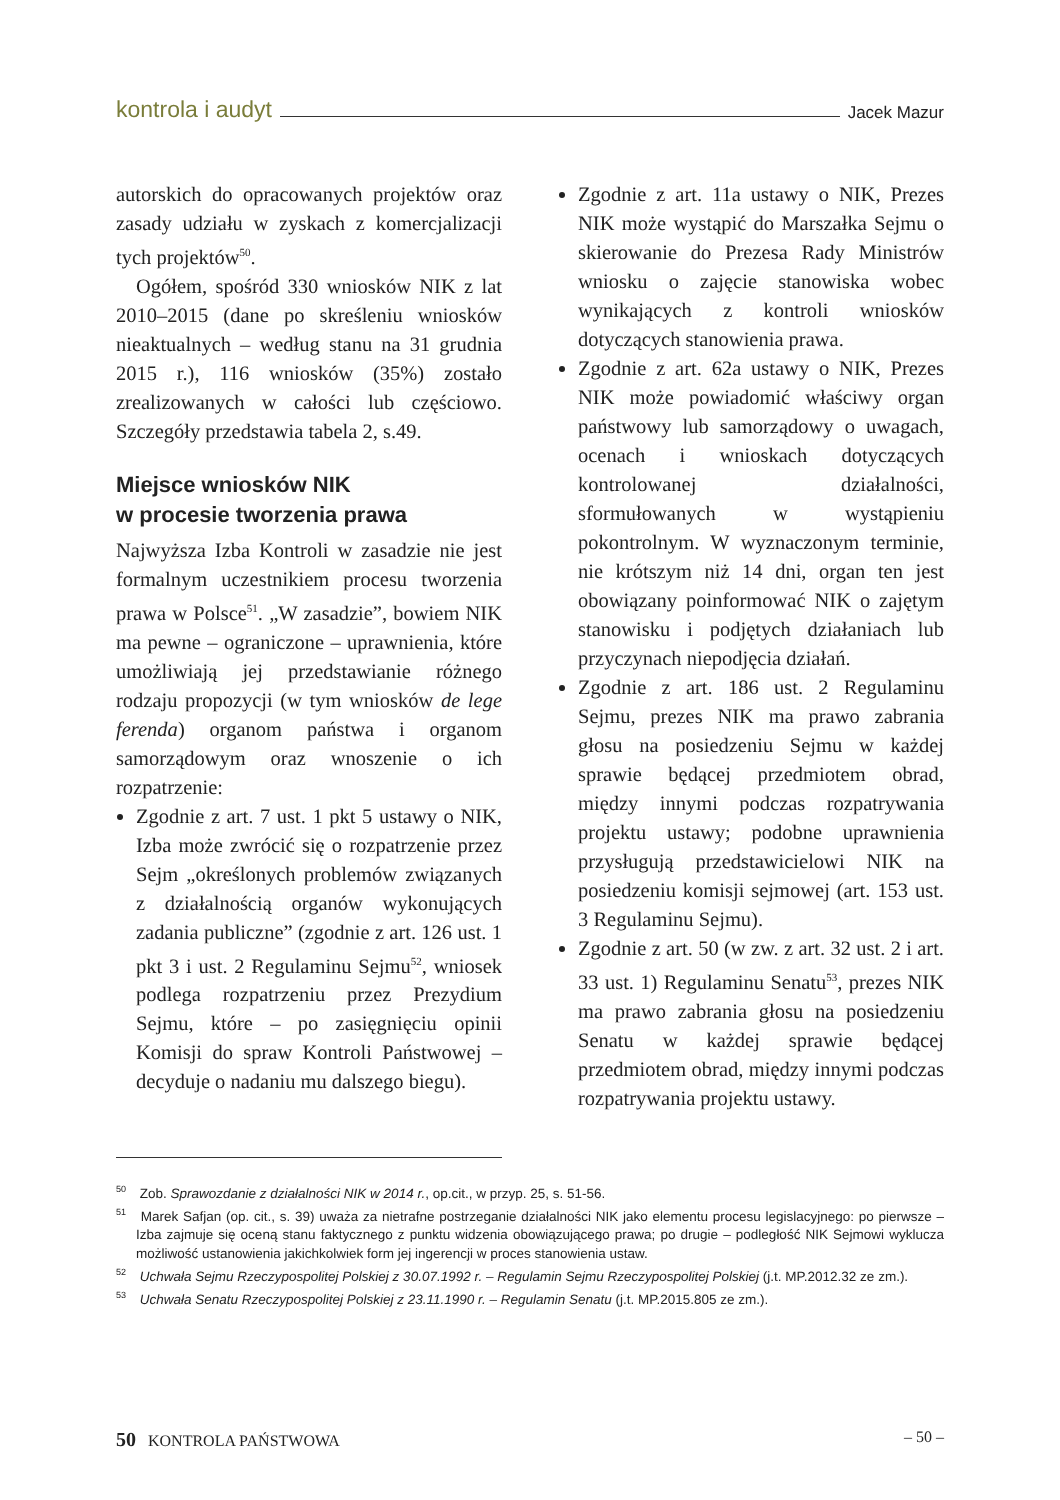kontrola i audyt Jacek Mazur
autorskich do opracowanych projektów oraz zasady udziału w zyskach z komercjalizacji tych projektów<sup>50</sup>.
Ogółem, spośród 330 wniosków NIK z lat 2010–2015 (dane po skreśleniu wniosków nieaktualnych – według stanu na 31 grudnia 2015 r.), 116 wniosków (35%) zostało zrealizowanych w całości lub częściowo. Szczegóły przedstawia tabela 2, s.49.
Miejsce wniosków NIK
w procesie tworzenia prawa
Najwyższa Izba Kontroli w zasadzie nie jest formalnym uczestnikiem procesu tworzenia prawa w Polsce<sup>51</sup>. „W zasadzie”, bowiem NIK ma pewne – ograniczone – uprawnienia, które umożliwiają jej przedstawianie różnego rodzaju propozycji (w tym wniosków de lege ferenda) organom państwa i organom samorządowym oraz wnoszenie o ich rozpatrzenie:
Zgodnie z art. 7 ust. 1 pkt 5 ustawy o NIK, Izba może zwrócić się o rozpatrzenie przez Sejm „określonych problemów związanych z działalnością organów wykonujących zadania publiczne” (zgodnie z art. 126 ust. 1 pkt 3 i ust. 2 Regulaminu Sejmu<sup>52</sup>, wniosek podlega rozpatrzeniu przez Prezydium Sejmu, które – po zasięgnięciu opinii Komisji do spraw Kontroli Państwowej – decyduje o nadaniu mu dalszego biegu).
Zgodnie z art. 11a ustawy o NIK, Prezes NIK może wystąpić do Marszałka Sejmu o skierowanie do Prezesa Rady Ministrów wniosku o zajęcie stanowiska wobec wynikających z kontroli wniosków dotyczących stanowienia prawa.
Zgodnie z art. 62a ustawy o NIK, Prezes NIK może powiadomić właściwy organ państwowy lub samorządowy o uwagach, ocenach i wnioskach dotyczących kontrolowanej działalności, sformułowanych w wystąpieniu pokontrolnym. W wyznaczonym terminie, nie krótszym niż 14 dni, organ ten jest obowiązany poinformować NIK o zajętym stanowisku i podjętych działaniach lub przyczynach niepodjęcia działań.
Zgodnie z art. 186 ust. 2 Regulaminu Sejmu, prezes NIK ma prawo zabrania głosu na posiedzeniu Sejmu w każdej sprawie będącej przedmiotem obrad, między innymi podczas rozpatrywania projektu ustawy; podobne uprawnienia przysługują przedstawicielowi NIK na posiedzeniu komisji sejmowej (art. 153 ust. 3 Regulaminu Sejmu).
Zgodnie z art. 50 (w zw. z art. 32 ust. 2 i art. 33 ust. 1) Regulaminu Senatu<sup>53</sup>, prezes NIK ma prawo zabrania głosu na posiedzeniu Senatu w każdej sprawie będącej przedmiotem obrad, między innymi podczas rozpatrywania projektu ustawy.
<sup>50</sup> Zob. Sprawozdanie z działalności NIK w 2014 r., op.cit., w przyp. 25, s. 51-56.
<sup>51</sup> Marek Safjan (op. cit., s. 39) uważa za nietrafne postrzeganie działalności NIK jako elementu procesu legislacyjnego: po pierwsze – Izba zajmuje się oceną stanu faktycznego z punktu widzenia obowiązującego prawa; po drugie – podległość NIK Sejmowi wyklucza możliwość ustanowienia jakichkolwiek form jej ingerencji w proces stanowienia ustaw.
<sup>52</sup> Uchwała Sejmu Rzeczypospolitej Polskiej z 30.07.1992 r. – Regulamin Sejmu Rzeczypospolitej Polskiej (j.t. MP.2012.32 ze zm.).
<sup>53</sup> Uchwała Senatu Rzeczypospolitej Polskiej z 23.11.1990 r. – Regulamin Senatu (j.t. MP.2015.805 ze zm.).
50 KONTROLA PAŃSTWOWA – 50 –